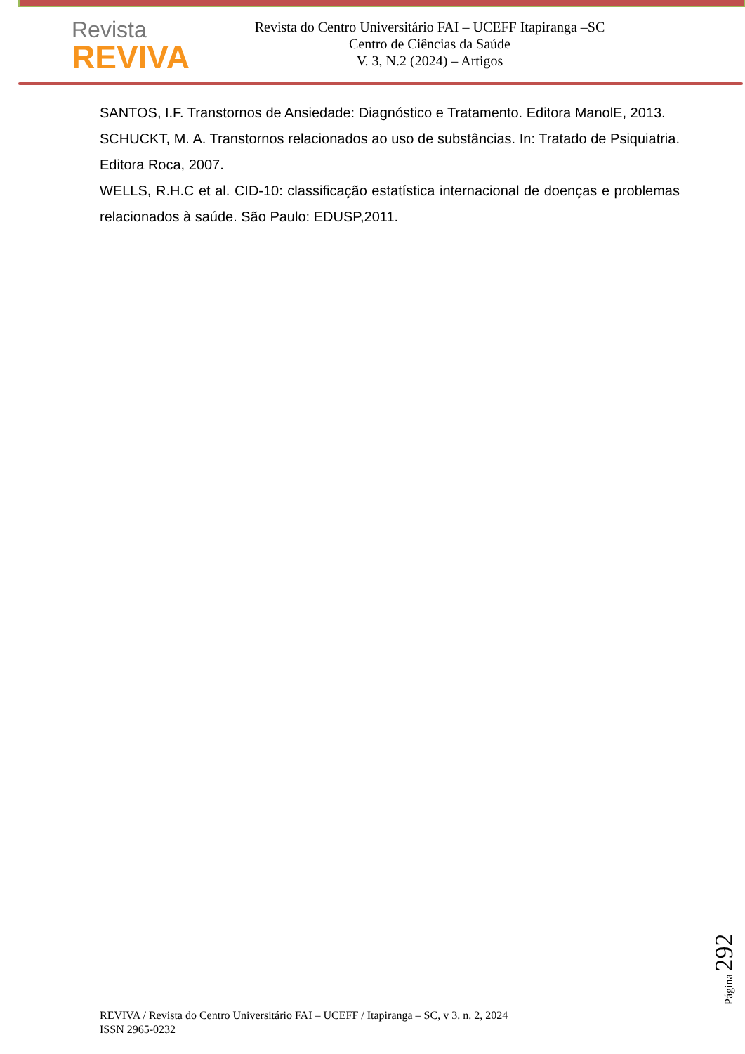Revista
REVIVA
Revista do Centro Universitário FAI – UCEFF Itapiranga –SC
Centro de Ciências da Saúde
V. 3, N.2 (2024) – Artigos
SANTOS, I.F. Transtornos de Ansiedade: Diagnóstico e Tratamento. Editora ManolE, 2013.
SCHUCKT, M. A. Transtornos relacionados ao uso de substâncias. In: Tratado de Psiquiatria. Editora Roca, 2007.
WELLS, R.H.C et al. CID-10: classificação estatística internacional de doenças e problemas relacionados à saúde. São Paulo: EDUSP,2011.
Página 292
REVIVA / Revista do Centro Universitário FAI – UCEFF / Itapiranga – SC, v 3. n. 2, 2024
ISSN 2965-0232